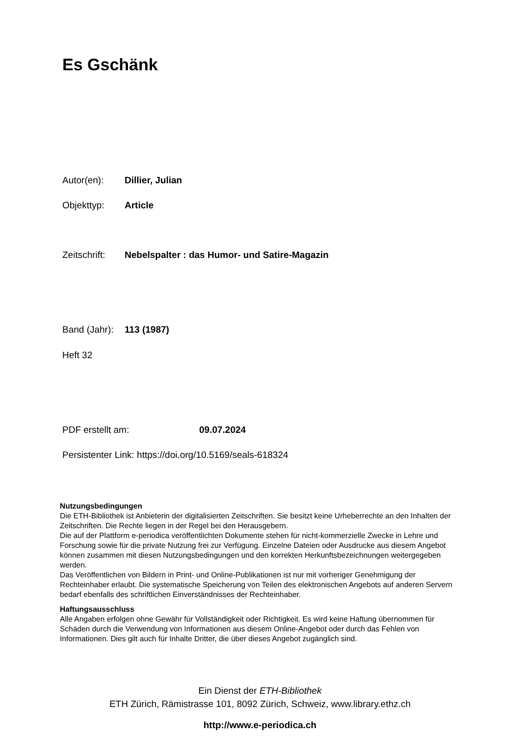Es Gschänk
Autor(en): Dillier, Julian
Objekttyp: Article
Zeitschrift: Nebelspalter : das Humor- und Satire-Magazin
Band (Jahr): 113 (1987)
Heft 32
PDF erstellt am: 09.07.2024
Persistenter Link: https://doi.org/10.5169/seals-618324
Nutzungsbedingungen
Die ETH-Bibliothek ist Anbieterin der digitalisierten Zeitschriften. Sie besitzt keine Urheberrechte an den Inhalten der Zeitschriften. Die Rechte liegen in der Regel bei den Herausgebern.
Die auf der Plattform e-periodica veröffentlichten Dokumente stehen für nicht-kommerzielle Zwecke in Lehre und Forschung sowie für die private Nutzung frei zur Verfügung. Einzelne Dateien oder Ausdrucke aus diesem Angebot können zusammen mit diesen Nutzungsbedingungen und den korrekten Herkunftsbezeichnungen weitergegeben werden.
Das Veröffentlichen von Bildern in Print- und Online-Publikationen ist nur mit vorheriger Genehmigung der Rechteinhaber erlaubt. Die systematische Speicherung von Teilen des elektronischen Angebots auf anderen Servern bedarf ebenfalls des schriftlichen Einverständnisses der Rechteinhaber.
Haftungsausschluss
Alle Angaben erfolgen ohne Gewähr für Vollständigkeit oder Richtigkeit. Es wird keine Haftung übernommen für Schäden durch die Verwendung von Informationen aus diesem Online-Angebot oder durch das Fehlen von Informationen. Dies gilt auch für Inhalte Dritter, die über dieses Angebot zugänglich sind.
Ein Dienst der ETH-Bibliothek
ETH Zürich, Rämistrasse 101, 8092 Zürich, Schweiz, www.library.ethz.ch
http://www.e-periodica.ch